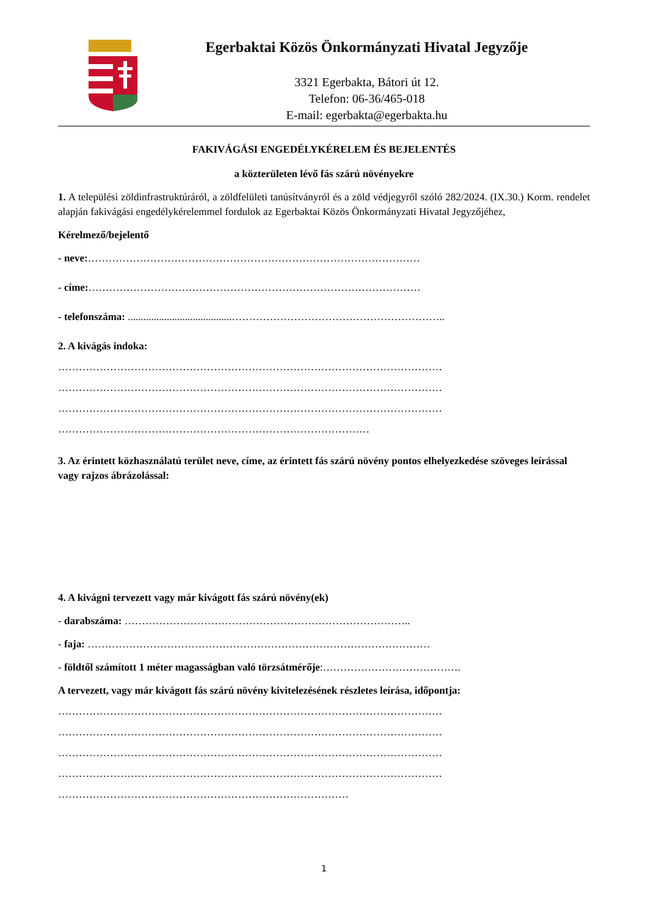Egerbaktai Közös Önkormányzati Hivatal Jegyzője
3321 Egerbakta, Bátori út 12.
Telefon: 06-36/465-018
E-mail: egerbakta@egerbakta.hu
FAKIVÁGÁSI ENGEDÉLYKÉRELEM ÉS BEJELENTÉS
a közterületen lévő fás szárú növényekre
1. A települési zöldinfrastruktúráról, a zöldfelületi tanúsítványról és a zöld védjegyről szóló 282/2024. (IX.30.) Korm. rendelet alapján fakivágási engedélykérelemmel fordulok az Egerbaktai Közös Önkormányzati Hivatal Jegyzőjéhez,
Kérelmező/bejelentő
- neve:……………………………………………………………………………………
- címe:……………………………………………………………………………………
- telefonszáma: ........................................……………………………………………………..
2. A kivágás indoka:
…………………………………………………………………………………………………
…………………………………………………………………………………………………
…………………………………………………………………………………………………
………………………………………………………………………………
3. Az érintett közhasználatú terület neve, címe, az érintett fás szárú növény pontos elhelyezkedése szöveges leírással vagy rajzos ábrázolással:
4. A kivágni tervezett vagy már kivágott fás szárú növény(ek)
- darabszáma: ………………………………………………………………………..
- faja: ………………………………………………………………………………………
- földtől számított 1 méter magasságban való törzsátmérője:………………………………….
A tervezett, vagy már kivágott fás szárú növény kivitelezésének részletes leírása, időpontja:
…………………………………………………………………………………………………
…………………………………………………………………………………………………
…………………………………………………………………………………………………
…………………………………………………………………………………………………
…………………………………………………………………………
1